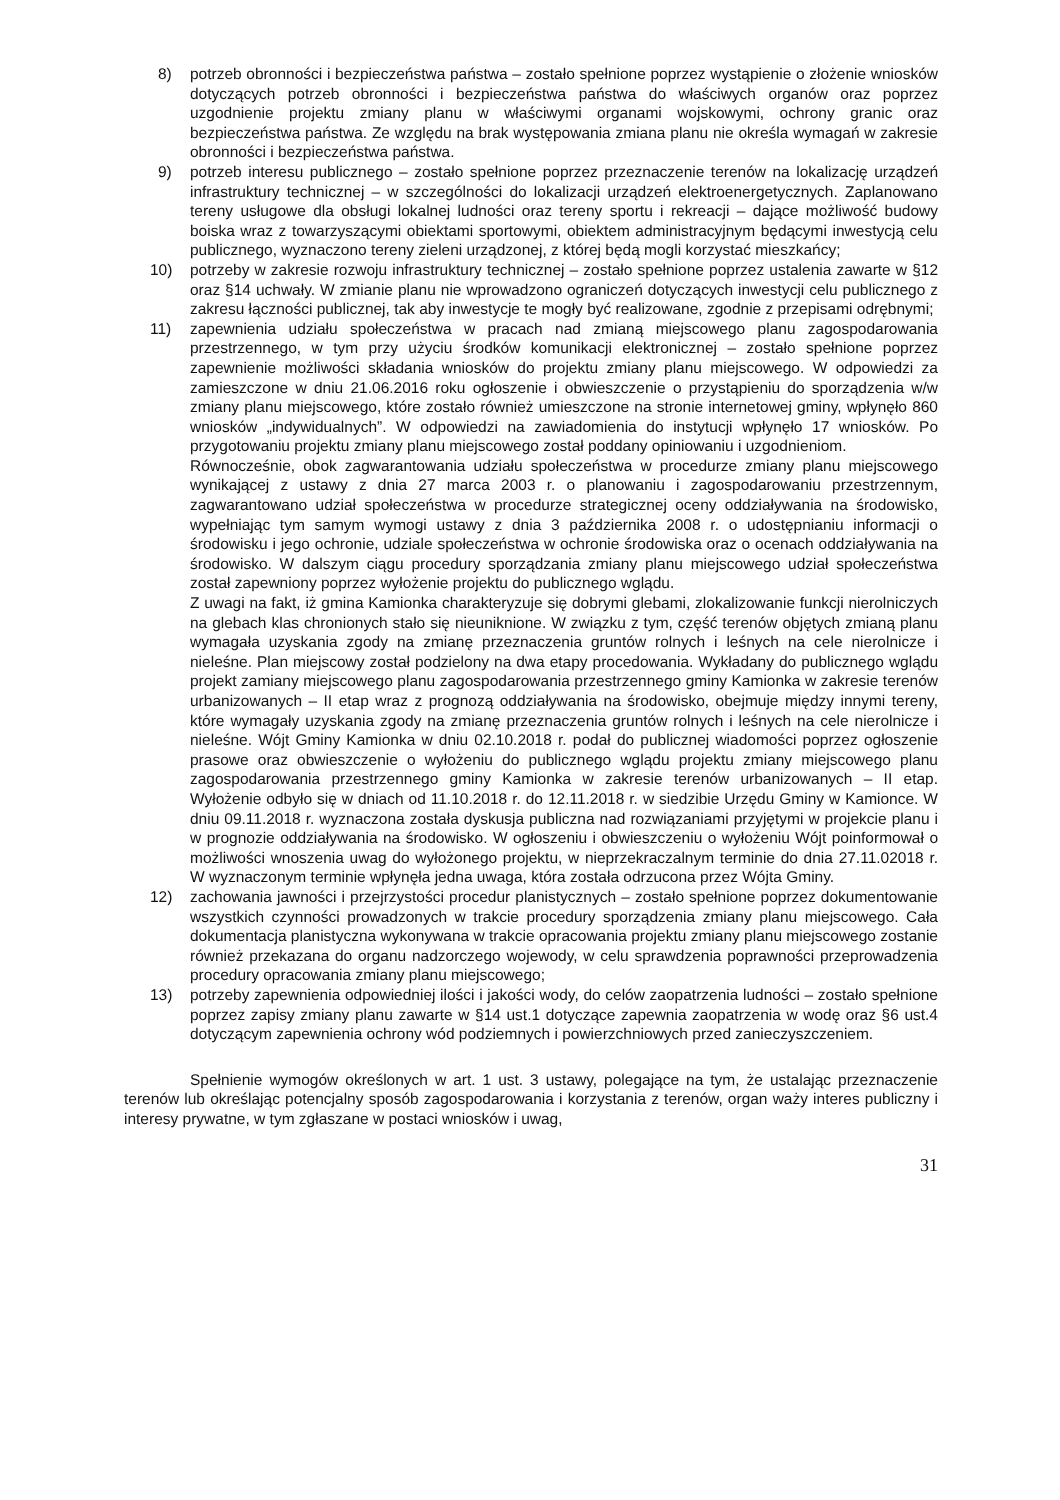8) potrzeb obronności i bezpieczeństwa państwa – zostało spełnione poprzez wystąpienie o złożenie wniosków dotyczących potrzeb obronności i bezpieczeństwa państwa do właściwych organów oraz poprzez uzgodnienie projektu zmiany planu w właściwymi organami wojskowymi, ochrony granic oraz bezpieczeństwa państwa. Ze względu na brak występowania zmiana planu nie określa wymagań w zakresie obronności i bezpieczeństwa państwa.
9) potrzeb interesu publicznego – zostało spełnione poprzez przeznaczenie terenów na lokalizację urządzeń infrastruktury technicznej – w szczególności do lokalizacji urządzeń elektroenergetycznych. Zaplanowano tereny usługowe dla obsługi lokalnej ludności oraz tereny sportu i rekreacji – dające możliwość budowy boiska wraz z towarzyszącymi obiektami sportowymi, obiektem administracyjnym będącymi inwestycją celu publicznego, wyznaczono tereny zieleni urządzonej, z której będą mogli korzystać mieszkańcy;
10) potrzeby w zakresie rozwoju infrastruktury technicznej – zostało spełnione poprzez ustalenia zawarte w §12 oraz §14 uchwały. W zmianie planu nie wprowadzono ograniczeń dotyczących inwestycji celu publicznego z zakresu łączności publicznej, tak aby inwestycje te mogły być realizowane, zgodnie z przepisami odrębnymi;
11) zapewnienia udziału społeczeństwa w pracach nad zmianą miejscowego planu zagospodarowania przestrzennego, w tym przy użyciu środków komunikacji elektronicznej – zostało spełnione poprzez zapewnienie możliwości składania wniosków do projektu zmiany planu miejscowego. W odpowiedzi za zamieszczone w dniu 21.06.2016 roku ogłoszenie i obwieszczenie o przystąpieniu do sporządzenia w/w zmiany planu miejscowego, które zostało również umieszczone na stronie internetowej gminy, wpłynęło 860 wniosków „indywidualnych”. W odpowiedzi na zawiadomienia do instytucji wpłynęło 17 wniosków. Po przygotowaniu projektu zmiany planu miejscowego został poddany opiniowaniu i uzgodnieniom.
Równocześnie, obok zagwarantowania udziału społeczeństwa w procedurze zmiany planu miejscowego wynikającej z ustawy z dnia 27 marca 2003 r. o planowaniu i zagospodarowaniu przestrzennym, zagwarantowano udział społeczeństwa w procedurze strategicznej oceny oddziaływania na środowisko, wypełniając tym samym wymogi ustawy z dnia 3 października 2008 r. o udostępnianiu informacji o środowisku i jego ochronie, udziale społeczeństwa w ochronie środowiska oraz o ocenach oddziaływania na środowisko. W dalszym ciągu procedury sporządzania zmiany planu miejscowego udział społeczeństwa został zapewniony poprzez wyłożenie projektu do publicznego wglądu.
Z uwagi na fakt, iż gmina Kamionka charakteryzuje się dobrymi glebami, zlokalizowanie funkcji nierolniczych na glebach klas chronionych stało się nieuniknione. W związku z tym, część terenów objętych zmianą planu wymagała uzyskania zgody na zmianę przeznaczenia gruntów rolnych i leśnych na cele nierolnicze i nieleśne. Plan miejscowy został podzielony na dwa etapy procedowania. Wykładany do publicznego wglądu projekt zamiany miejscowego planu zagospodarowania przestrzennego gminy Kamionka w zakresie terenów urbanizowanych – II etap wraz z prognozą oddziaływania na środowisko, obejmuje między innymi tereny, które wymagały uzyskania zgody na zmianę przeznaczenia gruntów rolnych i leśnych na cele nierolnicze i nieleśne. Wójt Gminy Kamionka w dniu 02.10.2018 r. podał do publicznej wiadomości poprzez ogłoszenie prasowe oraz obwieszczenie o wyłożeniu do publicznego wglądu projektu zmiany miejscowego planu zagospodarowania przestrzennego gminy Kamionka w zakresie terenów urbanizowanych – II etap. Wyłożenie odbyło się w dniach od 11.10.2018 r. do 12.11.2018 r. w siedzibie Urzędu Gminy w Kamionce. W dniu 09.11.2018 r. wyznaczona została dyskusja publiczna nad rozwiązaniami przyjętymi w projekcie planu i w prognozie oddziaływania na środowisko. W ogłoszeniu i obwieszczeniu o wyłożeniu Wójt poinformował o możliwości wnoszenia uwag do wyłożonego projektu, w nieprzekraczalnym terminie do dnia 27.11.02018 r. W wyznaczonym terminie wpłynęła jedna uwaga, która została odrzucona przez Wójta Gminy.
12) zachowania jawności i przejrzystości procedur planistycznych – zostało spełnione poprzez dokumentowanie wszystkich czynności prowadzonych w trakcie procedury sporządzenia zmiany planu miejscowego. Cała dokumentacja planistyczna wykonywana w trakcie opracowania projektu zmiany planu miejscowego zostanie również przekazana do organu nadzorczego wojewody, w celu sprawdzenia poprawności przeprowadzenia procedury opracowania zmiany planu miejscowego;
13) potrzeby zapewnienia odpowiedniej ilości i jakości wody, do celów zaopatrzenia ludności – zostało spełnione poprzez zapisy zmiany planu zawarte w §14 ust.1 dotyczące zapewnia zaopatrzenia w wodę oraz §6 ust.4 dotyczącym zapewnienia ochrony wód podziemnych i powierzchniowych przed zanieczyszczeniem.
Spełnienie wymogów określonych w art. 1 ust. 3 ustawy, polegające na tym, że ustalając przeznaczenie terenów lub określając potencjalny sposób zagospodarowania i korzystania z terenów, organ waży interes publiczny i interesy prywatne, w tym zgłaszane w postaci wniosków i uwag,
31